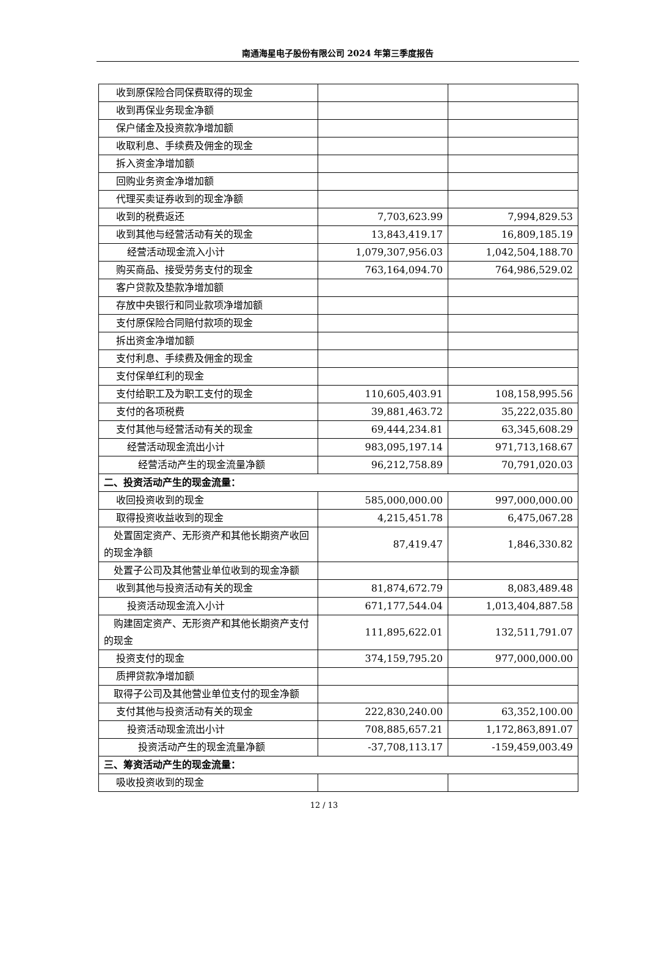南通海星电子股份有限公司 2024 年第三季度报告
| 收到原保险合同保费取得的现金 | | |
| 收到再保业务现金净额 | | |
| 保户储金及投资款净增加额 | | |
| 收取利息、手续费及佣金的现金 | | |
| 拆入资金净增加额 | | |
| 回购业务资金净增加额 | | |
| 代理买卖证券收到的现金净额 | | |
| 收到的税费返还 | 7,703,623.99 | 7,994,829.53 |
| 收到其他与经营活动有关的现金 | 13,843,419.17 | 16,809,185.19 |
| 经营活动现金流入小计 | 1,079,307,956.03 | 1,042,504,188.70 |
| 购买商品、接受劳务支付的现金 | 763,164,094.70 | 764,986,529.02 |
| 客户贷款及垫款净增加额 | | |
| 存放中央银行和同业款项净增加额 | | |
| 支付原保险合同赔付款项的现金 | | |
| 拆出资金净增加额 | | |
| 支付利息、手续费及佣金的现金 | | |
| 支付保单红利的现金 | | |
| 支付给职工及为职工支付的现金 | 110,605,403.91 | 108,158,995.56 |
| 支付的各项税费 | 39,881,463.72 | 35,222,035.80 |
| 支付其他与经营活动有关的现金 | 69,444,234.81 | 63,345,608.29 |
| 经营活动现金流出小计 | 983,095,197.14 | 971,713,168.67 |
| 经营活动产生的现金流量净额 | 96,212,758.89 | 70,791,020.03 |
| 二、投资活动产生的现金流量： | | |
| 收回投资收到的现金 | 585,000,000.00 | 997,000,000.00 |
| 取得投资收益收到的现金 | 4,215,451.78 | 6,475,067.28 |
| 处置固定资产、无形资产和其他长期资产收回的现金净额 | 87,419.47 | 1,846,330.82 |
| 处置子公司及其他营业单位收到的现金净额 | | |
| 收到其他与投资活动有关的现金 | 81,874,672.79 | 8,083,489.48 |
| 投资活动现金流入小计 | 671,177,544.04 | 1,013,404,887.58 |
| 购建固定资产、无形资产和其他长期资产支付的现金 | 111,895,622.01 | 132,511,791.07 |
| 投资支付的现金 | 374,159,795.20 | 977,000,000.00 |
| 质押贷款净增加额 | | |
| 取得子公司及其他营业单位支付的现金净额 | | |
| 支付其他与投资活动有关的现金 | 222,830,240.00 | 63,352,100.00 |
| 投资活动现金流出小计 | 708,885,657.21 | 1,172,863,891.07 |
| 投资活动产生的现金流量净额 | -37,708,113.17 | -159,459,003.49 |
| 三、筹资活动产生的现金流量： | | |
| 吸收投资收到的现金 | | |
12 / 13